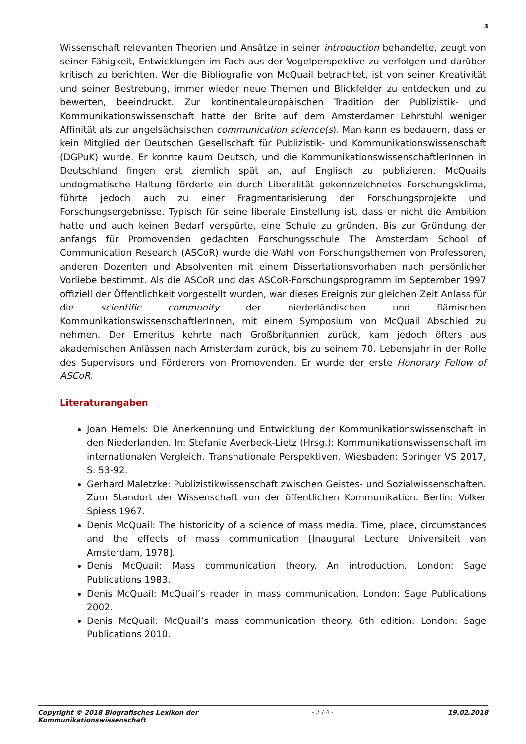3
Wissenschaft relevanten Theorien und Ansätze in seiner introduction behandelte, zeugt von seiner Fähigkeit, Entwicklungen im Fach aus der Vogelperspektive zu verfolgen und darüber kritisch zu berichten. Wer die Bibliografie von McQuail betrachtet, ist von seiner Kreativität und seiner Bestrebung, immer wieder neue Themen und Blickfelder zu entdecken und zu bewerten, beeindruckt. Zur kontinentaleuropäischen Tradition der Publizistik- und Kommunikationswissenschaft hatte der Brite auf dem Amsterdamer Lehrstuhl weniger Affinität als zur angelsächsischen communication science(s). Man kann es bedauern, dass er kein Mitglied der Deutschen Gesellschaft für Publizistik- und Kommunikationswissenschaft (DGPuK) wurde. Er konnte kaum Deutsch, und die KommunikationswissenschaftlerInnen in Deutschland fingen erst ziemlich spät an, auf Englisch zu publizieren. McQuails undogmatische Haltung förderte ein durch Liberalität gekennzeichnetes Forschungsklima, führte jedoch auch zu einer Fragmentarisierung der Forschungsprojekte und Forschungsergebnisse. Typisch für seine liberale Einstellung ist, dass er nicht die Ambition hatte und auch keinen Bedarf verspürte, eine Schule zu gründen. Bis zur Gründung der anfangs für Promovenden gedachten Forschungsschule The Amsterdam School of Communication Research (ASCoR) wurde die Wahl von Forschungsthemen von Professoren, anderen Dozenten und Absolventen mit einem Dissertationsvorhaben nach persönlicher Vorliebe bestimmt. Als die ASCoR und das ASCoR-Forschungsprogramm im September 1997 offiziell der Öffentlichkeit vorgestellt wurden, war dieses Ereignis zur gleichen Zeit Anlass für die scientific community der niederländischen und flämischen KommunikationswissenschaftlerInnen, mit einem Symposium von McQuail Abschied zu nehmen. Der Emeritus kehrte nach Großbritannien zurück, kam jedoch öfters aus akademischen Anlässen nach Amsterdam zurück, bis zu seinem 70. Lebensjahr in der Rolle des Supervisors und Förderers von Promovenden. Er wurde der erste Honorary Fellow of ASCoR.
Literaturangaben
Joan Hemels: Die Anerkennung und Entwicklung der Kommunikationswissenschaft in den Niederlanden. In: Stefanie Averbeck-Lietz (Hrsg.): Kommunikationswissenschaft im internationalen Vergleich. Transnationale Perspektiven. Wiesbaden: Springer VS 2017, S. 53-92.
Gerhard Maletzke: Publizistikwissenschaft zwischen Geistes- und Sozialwissenschaften. Zum Standort der Wissenschaft von der öffentlichen Kommunikation. Berlin: Volker Spiess 1967.
Denis McQuail: The historicity of a science of mass media. Time, place, circumstances and the effects of mass communication [Inaugural Lecture Universiteit van Amsterdam, 1978].
Denis McQuail: Mass communication theory. An introduction. London: Sage Publications 1983.
Denis McQuail: McQuail’s reader in mass communication. London: Sage Publications 2002.
Denis McQuail: McQuail’s mass communication theory. 6th edition. London: Sage Publications 2010.
Copyright © 2018 Biografisches Lexikon der
Kommunikationswissenschaft - 3 / 4 - 19.02.2018